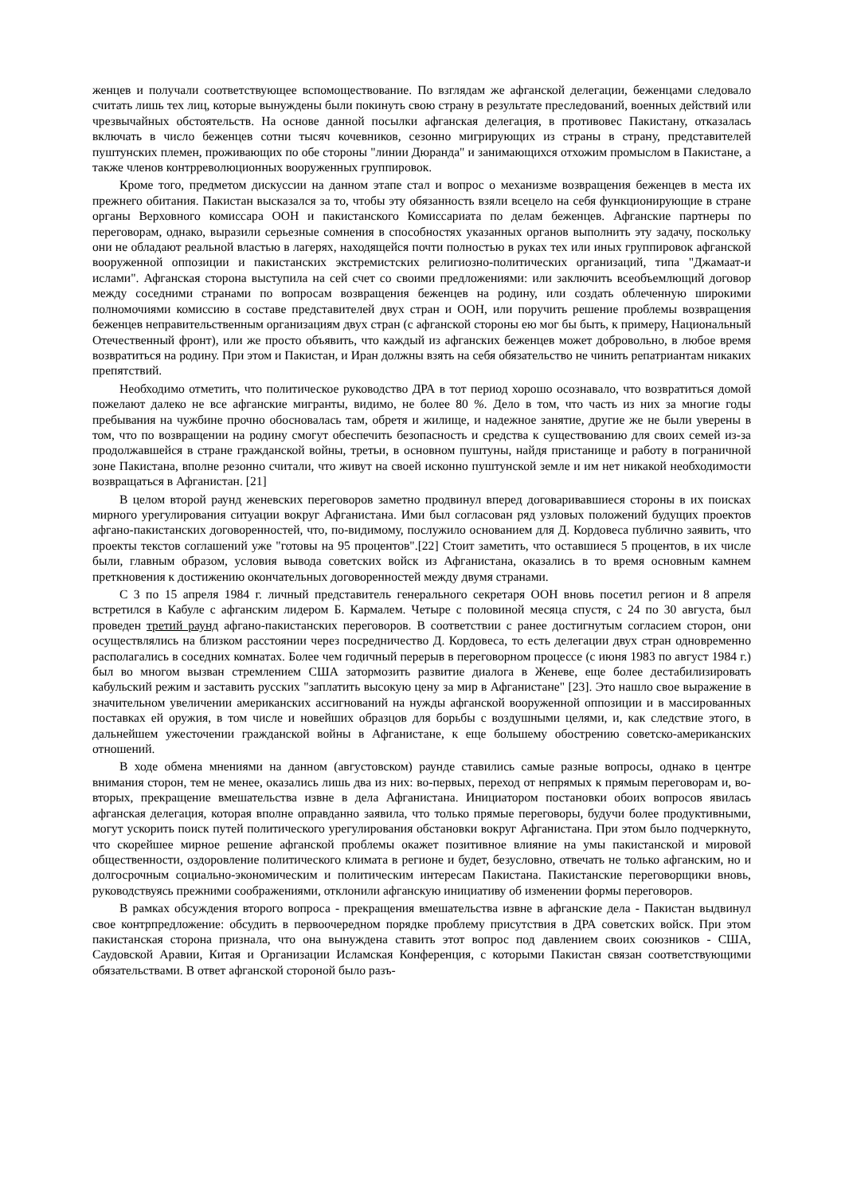женцев и получали соответствующее вспомоществование. По взглядам же афганской делегации, беженцами следовало считать лишь тех лиц, которые вынуждены были покинуть свою страну в результате преследований, военных действий или чрезвычайных обстоятельств. На основе данной посылки афганская делегация, в противовес Пакистану, отказалась включать в число беженцев сотни тысяч кочевников, сезонно мигрирующих из страны в страну, представителей пуштунских племен, проживающих по обе стороны "линии Дюранда" и занимающихся отхожим промыслом в Пакистане, а также членов контрреволюционных вооруженных группировок.
Кроме того, предметом дискуссии на данном этапе стал и вопрос о механизме возвращения беженцев в места их прежнего обитания. Пакистан высказался за то, чтобы эту обязанность взяли всецело на себя функционирующие в стране органы Верховного комиссара ООН и пакистанского Комиссариата по делам беженцев. Афганские партнеры по переговорам, однако, выразили серьезные сомнения в способностях указанных органов выполнить эту задачу, поскольку они не обладают реальной властью в лагерях, находящейся почти полностью в руках тех или иных группировок афганской вооруженной оппозиции и пакистанских экстремистских религиозно-политических организаций, типа "Джамаат-и ислами". Афганская сторона выступила на сей счет со своими предложениями: или заключить всеобъемлющий договор между соседними странами по вопросам возвращения беженцев на родину, или создать облеченную широкими полномочиями комиссию в составе представителей двух стран и ООН, или поручить решение проблемы возвращения беженцев неправительственным организациям двух стран (с афганской стороны ею мог бы быть, к примеру, Национальный Отечественный фронт), или же просто объявить, что каждый из афганских беженцев может добровольно, в любое время возвратиться на родину. При этом и Пакистан, и Иран должны взять на себя обязательство не чинить репатриантам никаких препятствий.
Необходимо отметить, что политическое руководство ДРА в тот период хорошо осознавало, что возвратиться домой пожелают далеко не все афганские мигранты, видимо, не более 80 %. Дело в том, что часть из них за многие годы пребывания на чужбине прочно обосновалась там, обретя и жилище, и надежное занятие, другие же не были уверены в том, что по возвращении на родину смогут обеспечить безопасность и средства к существованию для своих семей из-за продолжавшейся в стране гражданской войны, третьи, в основном пуштуны, найдя пристанище и работу в пограничной зоне Пакистана, вполне резонно считали, что живут на своей исконно пуштунской земле и им нет никакой необходимости возвращаться в Афганистан. [21]
В целом второй раунд женевских переговоров заметно продвинул вперед договаривавшиеся стороны в их поисках мирного урегулирования ситуации вокруг Афганистана. Ими был согласован ряд узловых положений будущих проектов афгано-пакистанских договоренностей, что, по-видимому, послужило основанием для Д. Кордовеса публично заявить, что проекты текстов соглашений уже "готовы на 95 процентов".[22] Стоит заметить, что оставшиеся 5 процентов, в их числе были, главным образом, условия вывода советских войск из Афганистана, оказались в то время основным камнем преткновения к достижению окончательных договоренностей между двумя странами.
С 3 по 15 апреля 1984 г. личный представитель генерального секретаря ООН вновь посетил регион и 8 апреля встретился в Кабуле с афганским лидером Б. Кармалем. Четыре с половиной месяца спустя, с 24 по 30 августа, был проведен третий раунд афгано-пакистанских переговоров. В соответствии с ранее достигнутым согласием сторон, они осуществлялись на близком расстоянии через посредничество Д. Кордовеса, то есть делегации двух стран одновременно располагались в соседних комнатах. Более чем годичный перерыв в переговорном процессе (с июня 1983 по август 1984 г.) был во многом вызван стремлением США затормозить развитие диалога в Женеве, еще более дестабилизировать кабульский режим и заставить русских "заплатить высокую цену за мир в Афганистане" [23]. Это нашло свое выражение в значительном увеличении американских ассигнований на нужды афганской вооруженной оппозиции и в массированных поставках ей оружия, в том числе и новейших образцов для борьбы с воздушными целями, и, как следствие этого, в дальнейшем ужесточении гражданской войны в Афганистане, к еще большему обострению советско-американских отношений.
В ходе обмена мнениями на данном (августовском) раунде ставились самые разные вопросы, однако в центре внимания сторон, тем не менее, оказались лишь два из них: во-первых, переход от непрямых к прямым переговорам и, во-вторых, прекращение вмешательства извне в дела Афганистана. Инициатором постановки обоих вопросов явилась афганская делегация, которая вполне оправданно заявила, что только прямые переговоры, будучи более продуктивными, могут ускорить поиск путей политического урегулирования обстановки вокруг Афганистана. При этом было подчеркнуто, что скорейшее мирное решение афганской проблемы окажет позитивное влияние на умы пакистанской и мировой общественности, оздоровление политического климата в регионе и будет, безусловно, отвечать не только афганским, но и долгосрочным социально-экономическим и политическим интересам Пакистана. Пакистанские переговорщики вновь, руководствуясь прежними соображениями, отклонили афганскую инициативу об изменении формы переговоров.
В рамках обсуждения второго вопроса - прекращения вмешательства извне в афганские дела - Пакистан выдвинул свое контрпредложение: обсудить в первоочередном порядке проблему присутствия в ДРА советских войск. При этом пакистанская сторона признала, что она вынуждена ставить этот вопрос под давлением своих союзников - США, Саудовской Аравии, Китая и Организации Исламская Конференция, с которыми Пакистан связан соответствующими обязательствами. В ответ афганской стороной было разъ-